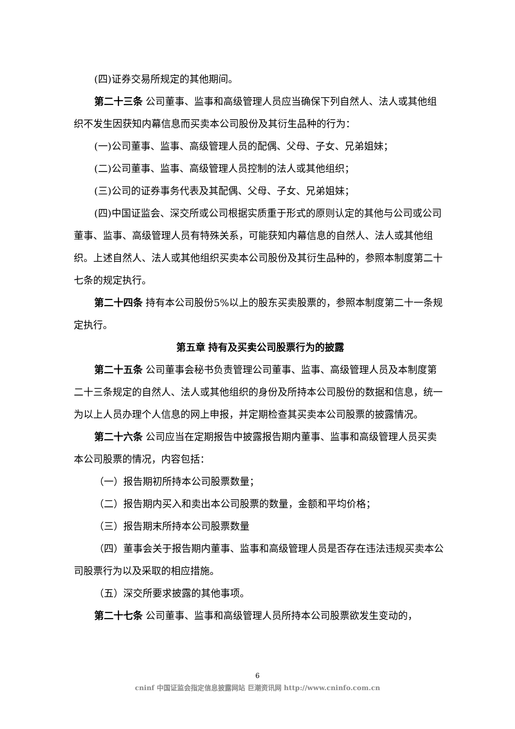(四)证券交易所规定的其他期间。
第二十三条 公司董事、监事和高级管理人员应当确保下列自然人、法人或其他组织不发生因获知内幕信息而买卖本公司股份及其衍生品种的行为：
(一)公司董事、监事、高级管理人员的配偶、父母、子女、兄弟姐妹；
(二)公司董事、监事、高级管理人员控制的法人或其他组织；
(三)公司的证券事务代表及其配偶、父母、子女、兄弟姐妹；
(四)中国证监会、深交所或公司根据实质重于形式的原则认定的其他与公司或公司董事、监事、高级管理人员有特殊关系，可能获知内幕信息的自然人、法人或其他组织。上述自然人、法人或其他组织买卖本公司股份及其衍生品种的，参照本制度第二十七条的规定执行。
第二十四条 持有本公司股份5%以上的股东买卖股票的，参照本制度第二十一条规定执行。
第五章 持有及买卖公司股票行为的披露
第二十五条 公司董事会秘书负责管理公司董事、监事、高级管理人员及本制度第二十三条规定的自然人、法人或其他组织的身份及所持本公司股份的数据和信息，统一为以上人员办理个人信息的网上申报，并定期检查其买卖本公司股票的披露情况。
第二十六条 公司应当在定期报告中披露报告期内董事、监事和高级管理人员买卖本公司股票的情况，内容包括：
（一）报告期初所持本公司股票数量；
（二）报告期内买入和卖出本公司股票的数量，金额和平均价格；
（三）报告期末所持本公司股票数量
（四）董事会关于报告期内董事、监事和高级管理人员是否存在违法违规买卖本公司股票行为以及采取的相应措施。
（五）深交所要求披露的其他事项。
第二十七条 公司董事、监事和高级管理人员所持本公司股票欲发生变动的，
6
cninf 中国证监会指定信息披露网站 巨潮资讯网 http://www.cninfo.com.cn